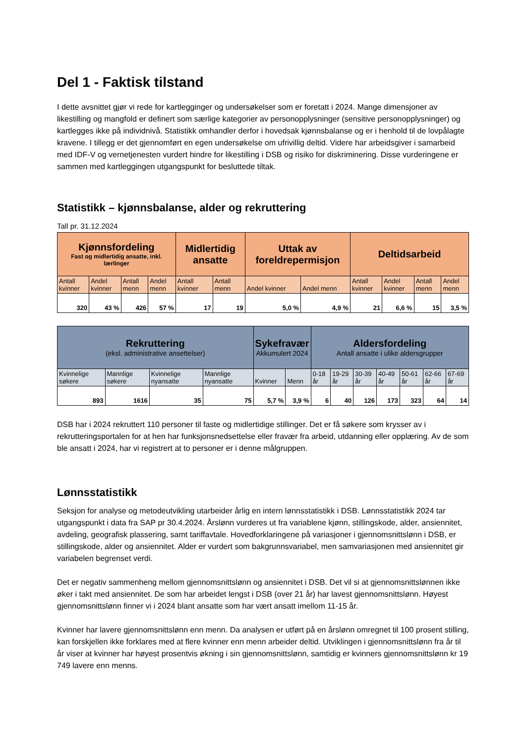Del 1 - Faktisk tilstand
I dette avsnittet gjør vi rede for kartlegginger og undersøkelser som er foretatt i 2024. Mange dimensjoner av likestilling og mangfold er definert som særlige kategorier av personopplysninger (sensitive personopplysninger) og kartlegges ikke på individnivå. Statistikk omhandler derfor i hovedsak kjønnsbalanse og er i henhold til de lovpålagte kravene. I tillegg er det gjennomført en egen undersøkelse om ufrivillig deltid. Videre har arbeidsgiver i samarbeid med IDF-V og vernetjenesten vurdert hindre for likestilling i DSB og risiko for diskriminering. Disse vurderingene er sammen med kartleggingen utgangspunkt for besluttede tiltak.
Statistikk – kjønnsbalanse, alder og rekruttering
Tall pr. 31.12.2024
| Kjønnsfordeling Fast og midlertidig ansatte, inkl. lærlinger | | | | Midlertidig ansatte | | Uttak av foreldrepermisjon | | Deltidsarbeid | | | |
| --- | --- | --- | --- | --- | --- | --- | --- | --- | --- | --- | --- |
| Antall kvinner | Andel kvinner | Antall menn | Andel menn | Antall kvinner | Antall menn | Andel kvinner | Andel menn | Antall kvinner | Andel kvinner | Antall menn | Andel menn |
| 320 | 43 % | 426 | 57 % | 17 | 19 | 5,0 % | 4,9 % | 21 | 6,6 % | 15 | 3,5 % |
| Rekruttering (eksl. administrative ansettelser) | | | | Sykefravær Akkumulert 2024 | | Aldersfordeling Antall ansatte i ulike aldersgrupper | | | | | | |
| --- | --- | --- | --- | --- | --- | --- | --- | --- | --- | --- | --- | --- |
| Kvinnelige søkere | Mannlige søkere | Kvinnelige nyansatte | Mannlige nyansatte | Kvinner | Menn | 0-18 år | 19-29 år | 30-39 år | 40-49 år | 50-61 år | 62-66 år | 67-69 år |
| 893 | 1616 | 35 | 75 | 5,7 % | 3,9 % | 6 | 40 | 126 | 173 | 323 | 64 | 14 |
DSB har i 2024 rekruttert 110 personer til faste og midlertidige stillinger. Det er få søkere som krysser av i rekrutteringsportalen for at hen har funksjonsnedsettelse eller fravær fra arbeid, utdanning eller opplæring. Av de som ble ansatt i 2024, har vi registrert at to personer er i denne målgruppen.
Lønnsstatistikk
Seksjon for analyse og metodeutvikling utarbeider årlig en intern lønnsstatistikk i DSB. Lønnsstatistikk 2024 tar utgangspunkt i data fra SAP pr 30.4.2024. Årslønn vurderes ut fra variablene kjønn, stillingskode, alder, ansiennitet, avdeling, geografisk plassering, samt tariffavtale. Hovedforklaringene på variasjoner i gjennomsnittslønn i DSB, er stillingskode, alder og ansiennitet. Alder er vurdert som bakgrunnsvariabel, men samvariasjonen med ansiennitet gir variabelen begrenset verdi.
Det er negativ sammenheng mellom gjennomsnittslønn og ansiennitet i DSB. Det vil si at gjennomsnittslønnen ikke øker i takt med ansiennitet. De som har arbeidet lengst i DSB (over 21 år) har lavest gjennomsnittslønn. Høyest gjennomsnittslønn finner vi i 2024 blant ansatte som har vært ansatt imellom 11-15 år.
Kvinner har lavere gjennomsnittslønn enn menn. Da analysen er utført på en årslønn omregnet til 100 prosent stilling, kan forskjellen ikke forklares med at flere kvinner enn menn arbeider deltid. Utviklingen i gjennomsnittslønn fra år til år viser at kvinner har høyest prosentvis økning i sin gjennomsnittslønn, samtidig er kvinners gjennomsnittslønn kr 19 749 lavere enn menns.